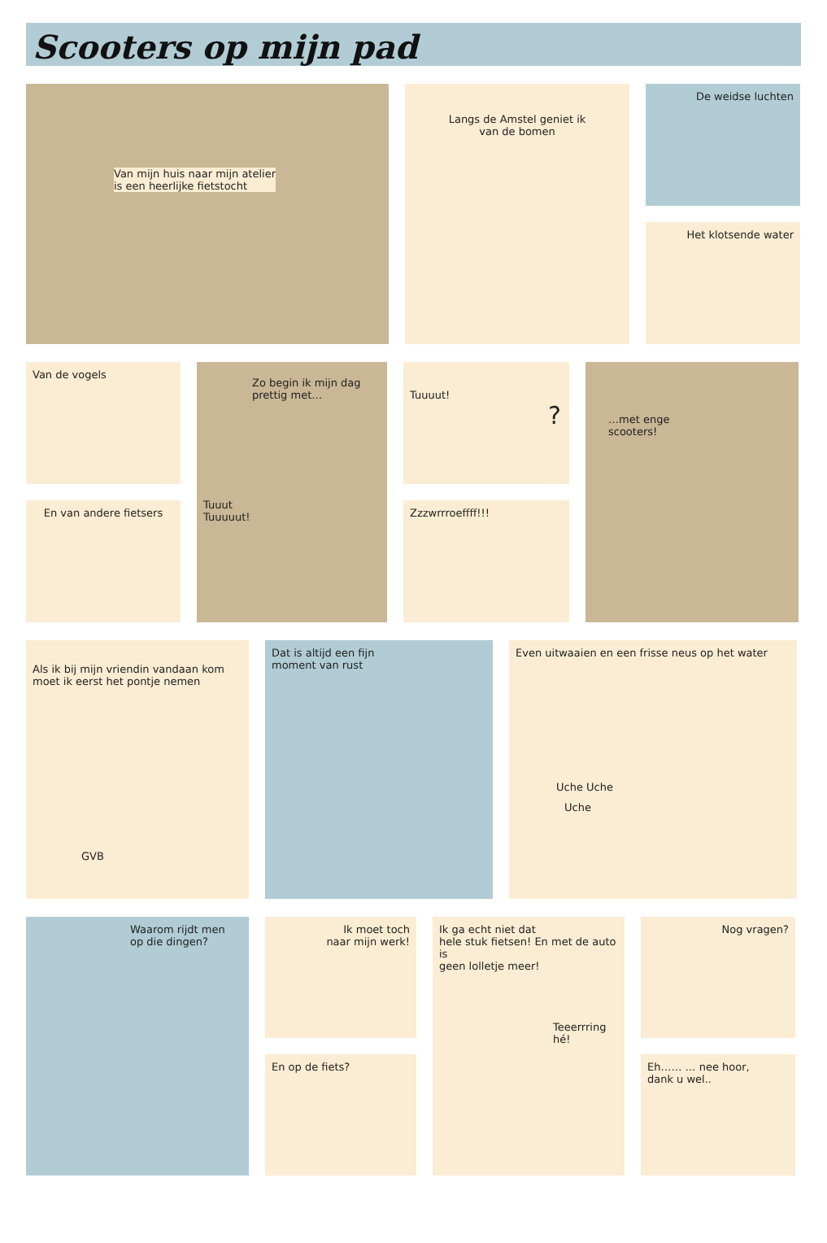Scooters op mijn pad
Van mijn huis naar mijn atelier
is een heerlijke fietstocht
Langs de Amstel geniet ik
van de bomen
De weidse luchten
Het klotsende water
Van de vogels
En van andere fietsers
Zo begin ik mijn dag
prettig met…
Tuuut
Tuuuuut!
Tuuuut!
?
Zzzwrrroeffff!!!
…met enge
scooters!
Als ik bij mijn vriendin vandaan kom
moet ik eerst het pontje nemen
GVB
Dat is altijd een fijn
moment van rust
Even uitwaaien en een frisse neus op het water
Uche Uche
Uche
Waarom rijdt men
op die dingen?
Ik moet toch
naar mijn werk!
En op de fiets?
Ik ga echt niet dat
hele stuk fietsen! En met de auto is
geen lolletje meer!
Teeerrring hé!
Nog vragen?
Eh…… … nee hoor,
dank u wel..